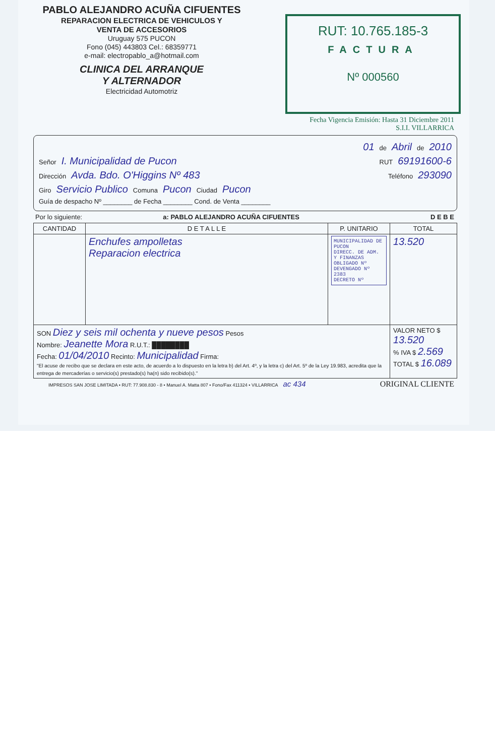PABLO ALEJANDRO ACUÑA CIFUENTES
REPARACION ELECTRICA DE VEHICULOS Y
VENTA DE ACCESORIOS
Uruguay 575 PUCON
Fono (045) 443803 Cel.: 68359771
e-mail: electropablo_a@hotmail.com
CLINICA DEL ARRANQUE
Y ALTERNADOR
Electricidad Automotriz
RUT: 10.765.185-3
FACTURA
Nº 000560
Fecha Vigencia Emisión: Hasta 31 Diciembre 2011
S.I.I. VILLARRICA
01 de Abril de 2010
Señor I. Municipalidad de Pucon RUT 69191600-6
Dirección Avda. Bdo. O'Higgins Nº 483 Teléfono 293090
Giro Servicio Publico Comuna Pucon Ciudad Pucon
Guía de despacho Nº ________ de Fecha ________ Cond. de Venta ________
Por lo siguiente: a: PABLO ALEJANDRO ACUÑA CIFUENTES D E B E
| CANTIDAD | D E T A L L E | P. UNITARIO | TOTAL |
| --- | --- | --- | --- |
| | Enchufes ampolletas Reparacion electrica | MUNICIPALIDAD DE PUCON DIRECC. DE ADM. Y FINANZAS OBLIGADO Nº DEVENGADO Nº 2383 DECRETO Nº | 13.520 |
| SON Diez y seis mil ochenta y nueve pesos Pesos Nombre: Jeanette Mora R.U.T.: ████████ Fecha: 01/04/2010 Recinto: Municipalidad Firma: "El acuse de recibo que se declara en este acto, de acuerdo a lo dispuesto en la letra b) del Art. 4º, y la letra c) del Art. 5º de la Ley 19.983, acredita que la entrega de mercaderías o servicio(s) prestado(s) ha(n) sido recibido(s)." | | | VALOR NETO $ 13.520 % IVA $ 2.569 TOTAL $ 16.089 |
IMPRESOS SAN JOSE LIMITADA • RUT: 77.908.830 - 8 • Manuel A. Matta 807 • Fono/Fax 411324 • VILLARRICA ac 434 ORIGINAL CLIENTE